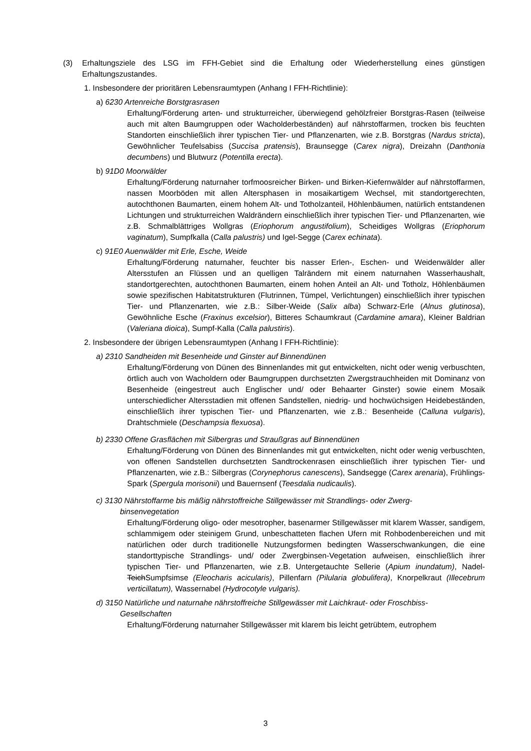(3) Erhaltungsziele des LSG im FFH-Gebiet sind die Erhaltung oder Wiederherstellung eines günstigen Erhaltungszustandes.
1. Insbesondere der prioritären Lebensraumtypen (Anhang I FFH-Richtlinie):
a) 6230 Artenreiche Borstgrasrasen
Erhaltung/Förderung arten- und strukturreicher, überwiegend gehölzfreier Borstgras-Rasen (teilweise auch mit alten Baumgruppen oder Wacholderbeständen) auf nährstoffarmen, trocken bis feuchten Standorten einschließlich ihrer typischen Tier- und Pflanzenarten, wie z.B. Borstgras (Nardus stricta), Gewöhnlicher Teufelsabiss (Succisa pratensis), Braunsegge (Carex nigra), Dreizahn (Danthonia decumbens) und Blutwurz (Potentilla erecta).
b) 91D0 Moorwälder
Erhaltung/Förderung naturnaher torfmoosreicher Birken- und Birken-Kiefernwälder auf nährstoffarmen, nassen Moorböden mit allen Altersphasen in mosaikartigem Wechsel, mit standortgerechten, autochthonen Baumarten, einem hohem Alt- und Totholzanteil, Höhlenbäumen, natürlich entstandenen Lichtungen und strukturreichen Waldrändern einschließlich ihrer typischen Tier- und Pflanzenarten, wie z.B. Schmalblättriges Wollgras (Eriophorum angustifolium), Scheidiges Wollgras (Eriophorum vaginatum), Sumpfkalla (Calla palustris) und Igel-Segge (Carex echinata).
c) 91E0 Auenwälder mit Erle, Esche, Weide
Erhaltung/Förderung naturnaher, feuchter bis nasser Erlen-, Eschen- und Weidenwälder aller Altersstufen an Flüssen und an quelligen Talrändern mit einem naturnahen Wasserhaushalt, standortgerechten, autochthonen Baumarten, einem hohen Anteil an Alt- und Totholz, Höhlenbäumen sowie spezifischen Habitatstrukturen (Flutrinnen, Tümpel, Verlichtungen) einschließlich ihrer typischen Tier- und Pflanzenarten, wie z.B.: Silber-Weide (Salix alba) Schwarz-Erle (Alnus glutinosa), Gewöhnliche Esche (Fraxinus excelsior), Bitteres Schaumkraut (Cardamine amara), Kleiner Baldrian (Valeriana dioica), Sumpf-Kalla (Calla palustiris).
2. Insbesondere der übrigen Lebensraumtypen (Anhang I FFH-Richtlinie):
a) 2310 Sandheiden mit Besenheide und Ginster auf Binnendünen
Erhaltung/Förderung von Dünen des Binnenlandes mit gut entwickelten, nicht oder wenig verbuschten, örtlich auch von Wacholdern oder Baumgruppen durchsetzten Zwergstrauchheiden mit Dominanz von Besenheide (eingestreut auch Englischer und/ oder Behaarter Ginster) sowie einem Mosaik unterschiedlicher Altersstadien mit offenen Sandstellen, niedrig- und hochwüchsigen Heidebeständen, einschließlich ihrer typischen Tier- und Pflanzenarten, wie z.B.: Besenheide (Calluna vulgaris), Drahtschmiele (Deschampsia flexuosa).
b) 2330 Offene Grasflächen mit Silbergras und Straußgras auf Binnendünen
Erhaltung/Förderung von Dünen des Binnenlandes mit gut entwickelten, nicht oder wenig verbuschten, von offenen Sandstellen durchsetzten Sandtrockenrasen einschließlich ihrer typischen Tier- und Pflanzenarten, wie z.B.: Silbergras (Corynephorus canescens), Sandsegge (Carex arenaria), Frühlings-Spark (Spergula morisonii) und Bauernsenf (Teesdalia nudicaulis).
c) 3130 Nährstoffarme bis mäßig nährstoffreiche Stillgewässer mit Strandlings- oder Zwerg-
binsenvegetation
Erhaltung/Förderung oligo- oder mesotropher, basenarmer Stillgewässer mit klarem Wasser, sandigem, schlammigem oder steinigem Grund, unbeschatteten flachen Ufern mit Rohbodenbereichen und mit natürlichen oder durch traditionelle Nutzungsformen bedingten Wasserschwankungen, die eine standorttypische Strandlings- und/ oder Zwergbinsen-Vegetation aufweisen, einschließlich ihrer typischen Tier- und Pflanzenarten, wie z.B. Untergetauchte Sellerie (Apium inundatum), Nadel-TeichSumpfsimse (Eleocharis acicularis), Pillenfarn (Pilularia globulifera), Knorpelkraut (Illecebrum verticillatum), Wassernabel (Hydrocotyle vulgaris).
d) 3150 Natürliche und naturnahe nährstoffreiche Stillgewässer mit Laichkraut- oder Froschbiss-
Gesellschaften
Erhaltung/Förderung naturnaher Stillgewässer mit klarem bis leicht getrübtem, eutrophem
3